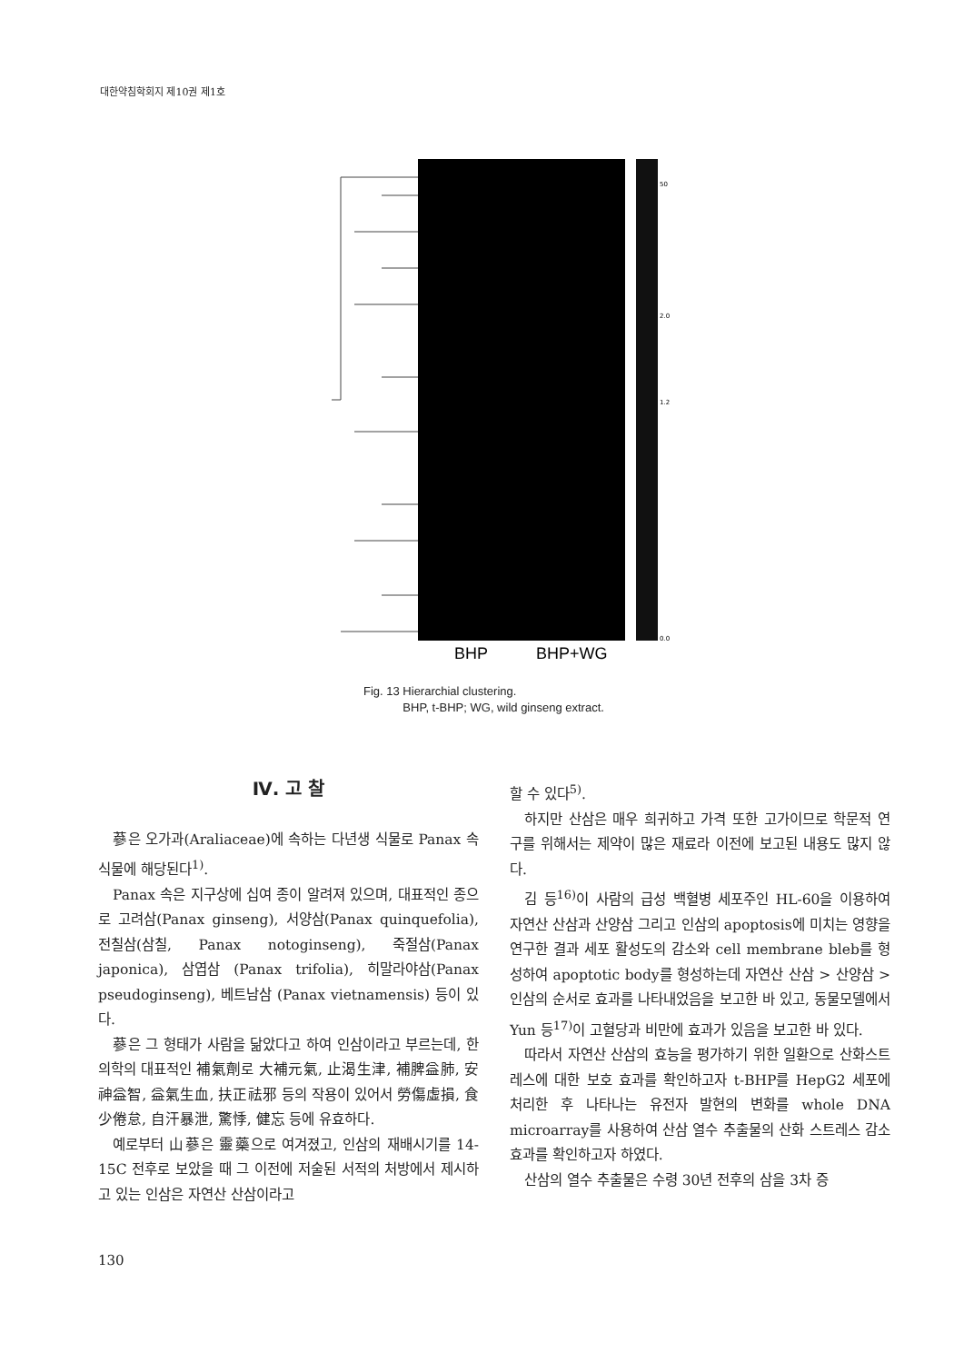대한약침학회지 제10권 제1호
50
2.0
1.2
0.0
BHP
BHP+WG
Fig. 13 Hierarchial clustering.
BHP, t-BHP; WG, wild ginseng extract.
Ⅳ. 고 찰
蔘은 오가과(Araliaceae)에 속하는 다년생 식물로 Panax 속 식물에 해당된다<sup>1)</sup>.
Panax 속은 지구상에 십여 종이 알려져 있으며, 대표적인 종으로 고려삼(Panax ginseng), 서양삼(Panax quinquefolia), 전칠삼(삼칠, Panax notoginseng), 죽절삼(Panax japonica), 삼엽삼 (Panax trifolia), 히말라야삼(Panax pseudoginseng), 베트남삼 (Panax vietnamensis) 등이 있다.
蔘은 그 형태가 사람을 닮았다고 하여 인삼이라고 부르는데, 한의학의 대표적인 補氣劑로 大補元氣, 止渴生津, 補脾益肺, 安神益智, 益氣生血, 扶正祛邪 등의 작용이 있어서 勞傷虛損, 食少倦怠, 自汗暴泄, 驚悸, 健忘 등에 유효하다.
예로부터 山蔘은 靈藥으로 여겨졌고, 인삼의 재배시기를 14-15C 전후로 보았을 때 그 이전에 저술된 서적의 처방에서 제시하고 있는 인삼은 자연산 산삼이라고
할 수 있다<sup>5)</sup>.
하지만 산삼은 매우 희귀하고 가격 또한 고가이므로 학문적 연구를 위해서는 제약이 많은 재료라 이전에 보고된 내용도 많지 않다.
김 등<sup>16)</sup>이 사람의 급성 백혈병 세포주인 HL-60을 이용하여 자연산 산삼과 산양삼 그리고 인삼의 apoptosis에 미치는 영향을 연구한 결과 세포 활성도의 감소와 cell membrane bleb를 형성하여 apoptotic body를 형성하는데 자연산 산삼 > 산양삼 > 인삼의 순서로 효과를 나타내었음을 보고한 바 있고, 동물모델에서 Yun 등<sup>17)</sup>이 고혈당과 비만에 효과가 있음을 보고한 바 있다.
따라서 자연산 산삼의 효능을 평가하기 위한 일환으로 산화스트레스에 대한 보호 효과를 확인하고자 t-BHP를 HepG2 세포에 처리한 후 나타나는 유전자 발현의 변화를 whole DNA microarray를 사용하여 산삼 열수 추출물의 산화 스트레스 감소 효과를 확인하고자 하였다.
산삼의 열수 추출물은 수령 30년 전후의 삼을 3차 증
130